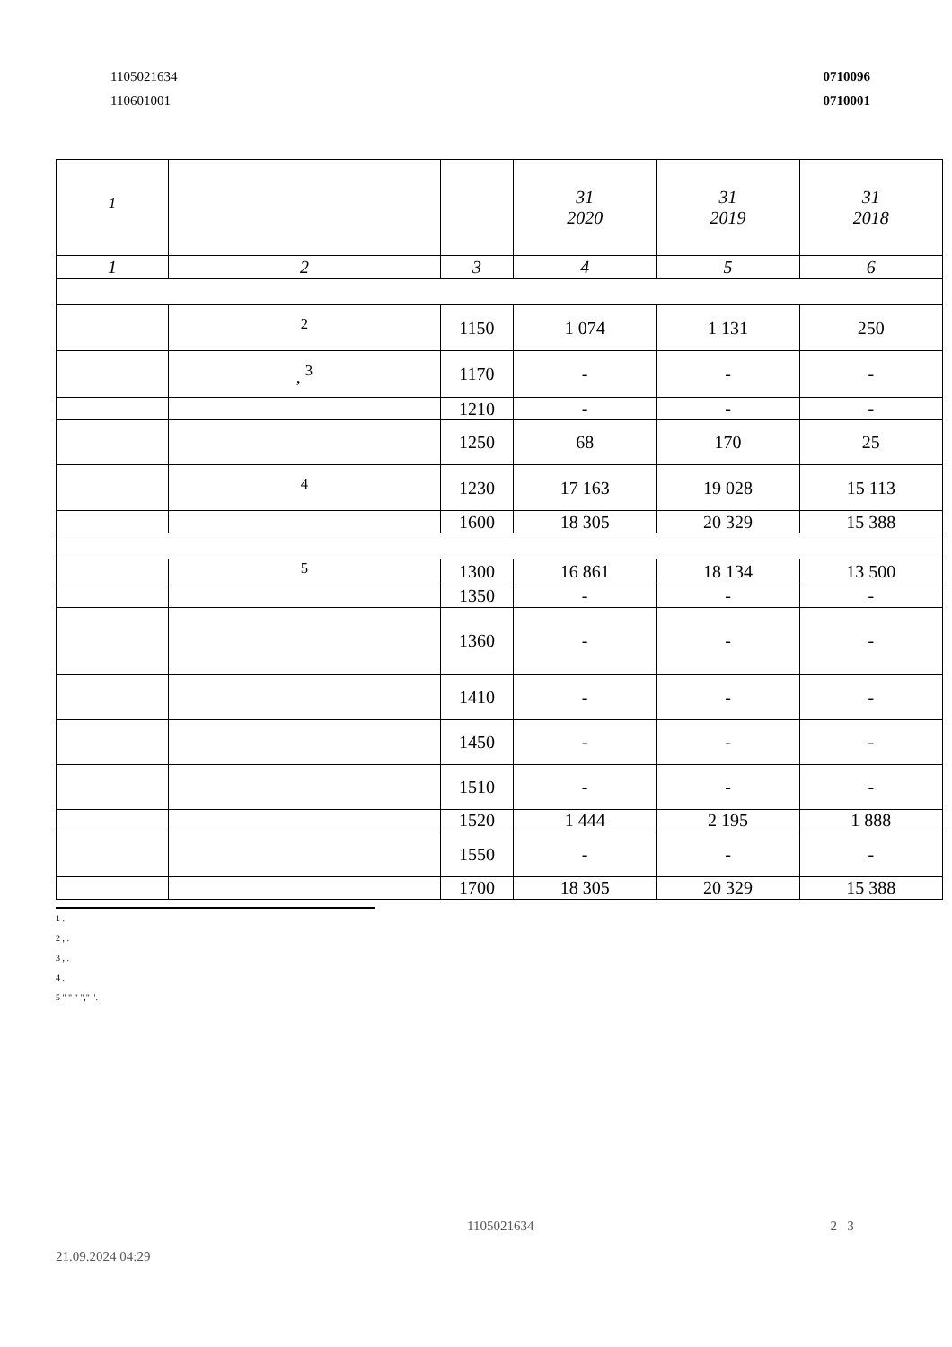0710096
0710001
1105021634
110601001
| <sup>1</sup> | | | 31 2020 | 31 2019 | 31 2018 |
| --- | --- | --- | --- | --- | --- |
| 1 | 2 | 3 | 4 | 5 | 6 |
| | <sup>2</sup> | 1150 | 1 074 | 1 131 | 250 |
| | , <sup>3</sup> | 1170 | - | - | - |
| | | 1210 | - | - | - |
| | | 1250 | 68 | 170 | 25 |
| | <sup>4</sup> | 1230 | 17 163 | 19 028 | 15 113 |
| | | 1600 | 18 305 | 20 329 | 15 388 |
| | <sup>5</sup> | 1300 | 16 861 | 18 134 | 13 500 |
| | | 1350 | - | - | - |
| | | 1360 | - | - | - |
| | | 1410 | - | - | - |
| | | 1450 | - | - | - |
| | | 1510 | - | - | - |
| | | 1520 | 1 444 | 2 195 | 1 888 |
| | | 1550 | - | - | - |
| | | 1700 | 18 305 | 20 329 | 15 388 |
1 .
2 , .
3 , .
4 .
5 " " " "," ".
1105021634 2 3
21.09.2024 04:29